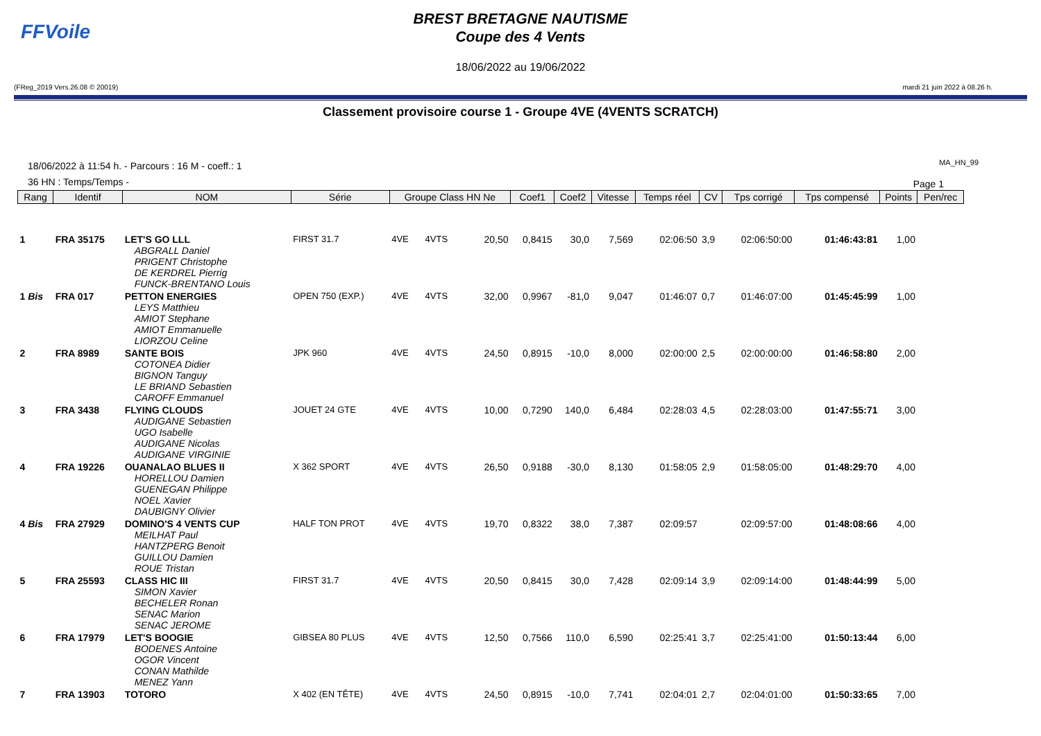FFVoile
BREST BRETAGNE NAUTISME
Coupe des 4 Vents
18/06/2022 au 19/06/2022
(FReg_2019 Vers.26.08 © 20019) mardi 21 juin 2022 à 08.26 h.
Classement provisoire course 1 - Groupe 4VE (4VENTS SCRATCH)
MA_HN_99
18/06/2022 à 11:54 h. - Parcours : 16 M - coeff.: 1
36 HN : Temps/Temps -
Page 1
| Rang | Identif | NOM | Série | Groupe Class HN Ne | | | Coef1 | Coef2 | Vitesse | Temps réel | CV | Tps corrigé | Tps compensé | Points | Pen/rec |
| --- | --- | --- | --- | --- | --- | --- | --- | --- | --- | --- | --- | --- | --- | --- | --- |
| 1 | FRA 35175 | LET'S GO LLL ABGRALL Daniel PRIGENT Christophe DE KERDREL Pierrig FUNCK-BRENTANO Louis | FIRST 31.7 | 4VE | 4VTS | 20,50 | 0,8415 | 30,0 | 7,569 | 02:06:50 | 3,9 | 02:06:50:00 | 01:46:43:81 | 1,00 | |
| 1 Bis | FRA 017 | PETTON ENERGIES LEYS Matthieu AMIOT Stephane AMIOT Emmanuelle LIORZOU Celine | OPEN 750 (EXP.) | 4VE | 4VTS | 32,00 | 0,9967 | -81,0 | 9,047 | 01:46:07 | 0,7 | 01:46:07:00 | 01:45:45:99 | 1,00 | |
| 2 | FRA 8989 | SANTE BOIS COTONEA Didier BIGNON Tanguy LE BRIAND Sebastien CAROFF Emmanuel | JPK 960 | 4VE | 4VTS | 24,50 | 0,8915 | -10,0 | 8,000 | 02:00:00 | 2,5 | 02:00:00:00 | 01:46:58:80 | 2,00 | |
| 3 | FRA 3438 | FLYING CLOUDS AUDIGANE Sebastien UGO Isabelle AUDIGANE Nicolas AUDIGANE VIRGINIE | JOUET 24 GTE | 4VE | 4VTS | 10,00 | 0,7290 | 140,0 | 6,484 | 02:28:03 | 4,5 | 02:28:03:00 | 01:47:55:71 | 3,00 | |
| 4 | FRA 19226 | OUANALAO BLUES II HORELLOU Damien GUENEGAN Philippe NOEL Xavier DAUBIGNY Olivier | X 362 SPORT | 4VE | 4VTS | 26,50 | 0,9188 | -30,0 | 8,130 | 01:58:05 | 2,9 | 01:58:05:00 | 01:48:29:70 | 4,00 | |
| 4 Bis | FRA 27929 | DOMINO'S 4 VENTS CUP MEILHAT Paul HANTZPERG Benoit GUILLOU Damien ROUE Tristan | HALF TON PROT | 4VE | 4VTS | 19,70 | 0,8322 | 38,0 | 7,387 | 02:09:57 | | 02:09:57:00 | 01:48:08:66 | 4,00 | |
| 5 | FRA 25593 | CLASS HIC III SIMON Xavier BECHELER Ronan SENAC Marion SENAC JEROME | FIRST 31.7 | 4VE | 4VTS | 20,50 | 0,8415 | 30,0 | 7,428 | 02:09:14 | 3,9 | 02:09:14:00 | 01:48:44:99 | 5,00 | |
| 6 | FRA 17979 | LET'S BOOGIE BODENES Antoine OGOR Vincent CONAN Mathilde MENEZ Yann | GIBSEA 80 PLUS | 4VE | 4VTS | 12,50 | 0,7566 | 110,0 | 6,590 | 02:25:41 | 3,7 | 02:25:41:00 | 01:50:13:44 | 6,00 | |
| 7 | FRA 13903 | TOTORO | X 402 (EN TÊTE) | 4VE | 4VTS | 24,50 | 0,8915 | -10,0 | 7,741 | 02:04:01 | 2,7 | 02:04:01:00 | 01:50:33:65 | 7,00 | |